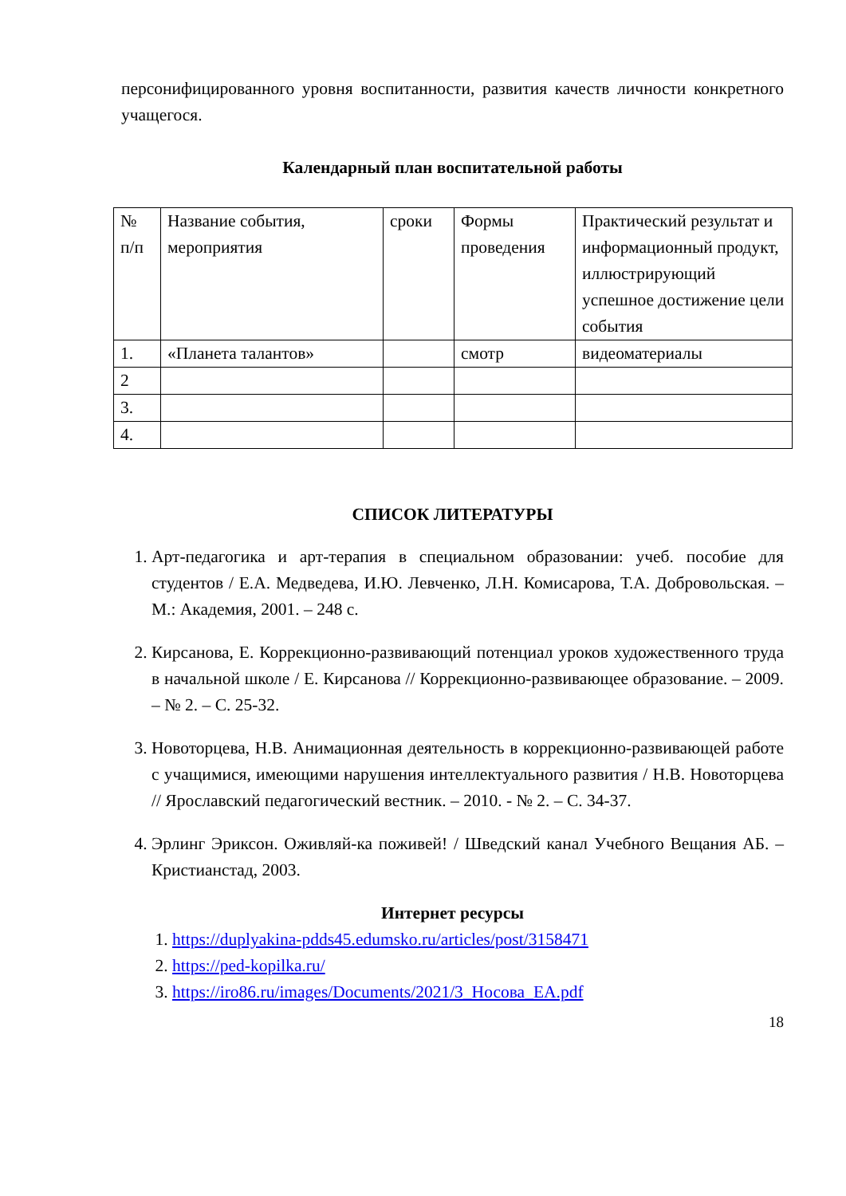персонифицированного уровня воспитанности, развития качеств личности конкретного учащегося.
Календарный план воспитательной работы
| № п/п | Название события, мероприятия | сроки | Формы проведения | Практический результат и информационный продукт, иллюстрирующий успешное достижение цели события |
| 1. | «Планета талантов» | | смотр | видеоматериалы |
| 2 | | | | |
| 3. | | | | |
| 4. | | | | |
СПИСОК ЛИТЕРАТУРЫ
1. Арт-педагогика и арт-терапия в специальном образовании: учеб. пособие для студентов / Е.А. Медведева, И.Ю. Левченко, Л.Н. Комисарова, Т.А. Добровольская. – М.: Академия, 2001. – 248 с.
2. Кирсанова, Е. Коррекционно-развивающий потенциал уроков художественного труда в начальной школе / Е. Кирсанова // Коррекционно-развивающее образование. – 2009. – № 2. – С. 25-32.
3. Новоторцева, Н.В. Анимационная деятельность в коррекционно-развивающей работе с учащимися, имеющими нарушения интеллектуального развития / Н.В. Новоторцева // Ярославский педагогический вестник. – 2010. - № 2. – С. 34-37.
4. Эрлинг Эриксон. Оживляй-ка поживей! / Шведский канал Учебного Вещания АБ. – Кристианстад, 2003.
Интернет ресурсы
1. https://duplyakina-pdds45.edumsko.ru/articles/post/3158471
2. https://ped-kopilka.ru/
3. https://iro86.ru/images/Documents/2021/3_Носова_ЕА.pdf
18